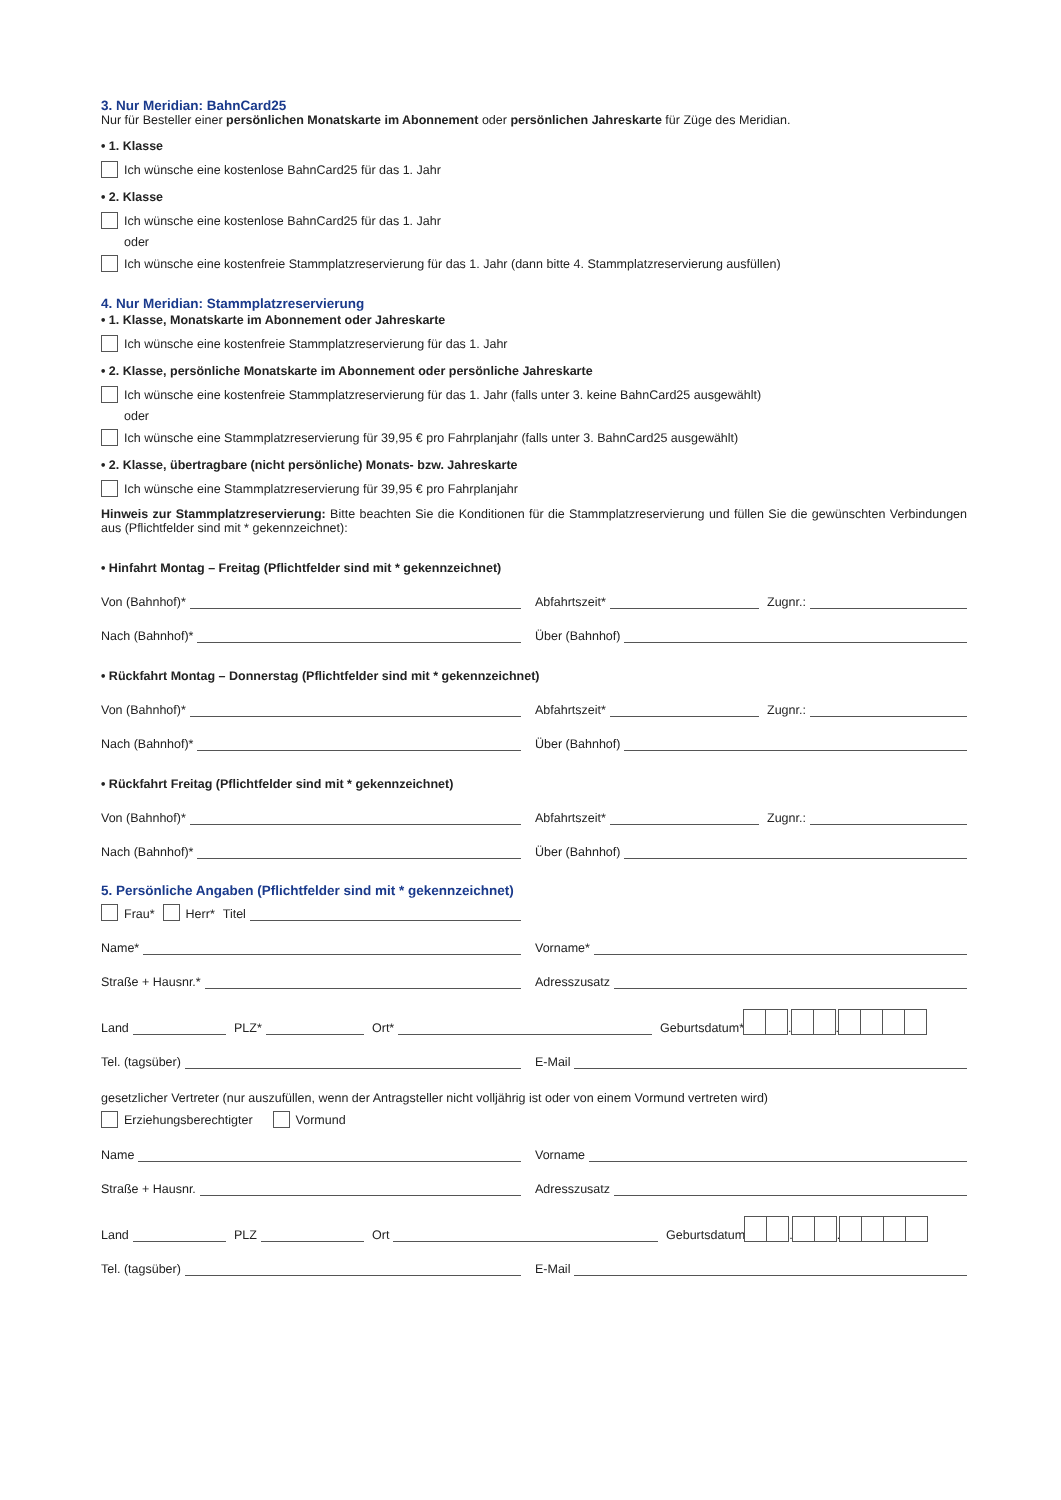3. Nur Meridian: BahnCard25
Nur für Besteller einer persönlichen Monatskarte im Abonnement oder persönlichen Jahreskarte für Züge des Meridian.
• 1. Klasse
Ich wünsche eine kostenlose BahnCard25 für das 1. Jahr
• 2. Klasse
Ich wünsche eine kostenlose BahnCard25 für das 1. Jahr
oder
Ich wünsche eine kostenfreie Stammplatzreservierung für das 1. Jahr (dann bitte 4. Stammplatzreservierung ausfüllen)
4. Nur Meridian: Stammplatzreservierung
• 1. Klasse, Monatskarte im Abonnement oder Jahreskarte
Ich wünsche eine kostenfreie Stammplatzreservierung für das 1. Jahr
• 2. Klasse, persönliche Monatskarte im Abonnement oder persönliche Jahreskarte
Ich wünsche eine kostenfreie Stammplatzreservierung für das 1. Jahr (falls unter 3. keine BahnCard25 ausgewählt)
oder
Ich wünsche eine Stammplatzreservierung für 39,95 € pro Fahrplanjahr (falls unter 3. BahnCard25 ausgewählt)
• 2. Klasse, übertragbare (nicht persönliche) Monats- bzw. Jahreskarte
Ich wünsche eine Stammplatzreservierung für 39,95 € pro Fahrplanjahr
Hinweis zur Stammplatzreservierung: Bitte beachten Sie die Konditionen für die Stammplatzreservierung und füllen Sie die gewünschten Verbindungen aus (Pflichtfelder sind mit * gekennzeichnet):
• Hinfahrt Montag – Freitag (Pflichtfelder sind mit * gekennzeichnet)
Von (Bahnhof)*
Abfahrtszeit*
Zugnr.:
Nach (Bahnhof)*
Über (Bahnhof)
• Rückfahrt Montag – Donnerstag (Pflichtfelder sind mit * gekennzeichnet)
Von (Bahnhof)*
Abfahrtszeit*
Zugnr.:
Nach (Bahnhof)*
Über (Bahnhof)
• Rückfahrt Freitag (Pflichtfelder sind mit * gekennzeichnet)
Von (Bahnhof)*
Abfahrtszeit*
Zugnr.:
Nach (Bahnhof)*
Über (Bahnhof)
5. Persönliche Angaben (Pflichtfelder sind mit * gekennzeichnet)
Frau* Herr* Titel
Name*
Vorname*
Straße + Hausnr.*
Adresszusatz
Land
PLZ*
Ort*
Geburtsdatum* . .
Tel. (tagsüber)
E-Mail
gesetzlicher Vertreter (nur auszufüllen, wenn der Antragsteller nicht volljährig ist oder von einem Vormund vertreten wird)
Erziehungsberechtigter Vormund
Name
Vorname
Straße + Hausnr.
Adresszusatz
Land
PLZ
Ort
Geburtsdatum . .
Tel. (tagsüber)
E-Mail